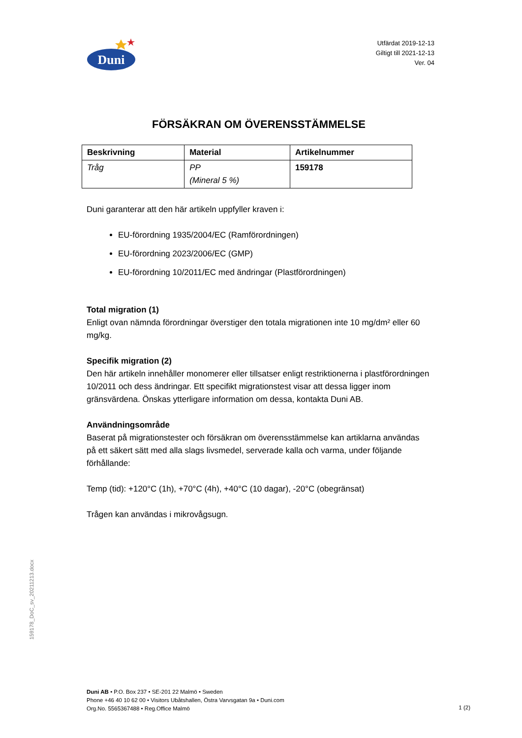Duni
Utfärdat 2019-12-13
Giltigt till 2021-12-13
Ver. 04
FÖRSÄKRAN OM ÖVERENSSTÄMMELSE
| Beskrivning | Material | Artikelnummer |
| --- | --- | --- |
| Tråg | PP (Mineral 5 %) | 159178 |
Duni garanterar att den här artikeln uppfyller kraven i:
EU-förordning 1935/2004/EC (Ramförordningen)
EU-förordning 2023/2006/EC (GMP)
EU-förordning 10/2011/EC med ändringar (Plastförordningen)
Total migration (1)
Enligt ovan nämnda förordningar överstiger den totala migrationen inte 10 mg/dm² eller 60 mg/kg.
Specifik migration (2)
Den här artikeln innehåller monomerer eller tillsatser enligt restriktionerna i plastförordningen 10/2011 och dess ändringar. Ett specifikt migrationstest visar att dessa ligger inom gränsvärdena. Önskas ytterligare information om dessa, kontakta Duni AB.
Användningsområde
Baserat på migrationstester och försäkran om överensstämmelse kan artiklarna användas på ett säkert sätt med alla slags livsmedel, serverade kalla och varma, under följande förhållande:
Temp (tid): +120°C (1h), +70°C (4h), +40°C (10 dagar), -20°C (obegränsat)
Trågen kan användas i mikrovågsugn.
159178_DoC_sv_20211213.docx
Duni AB • P.O. Box 237 • SE-201 22 Malmö • Sweden
Phone +46 40 10 62 00 • Visitors Ubåtshallen, Östra Varvsgatan 9a • Duni.com
Org.No. 5565367488 • Reg.Office Malmö
1 (2)